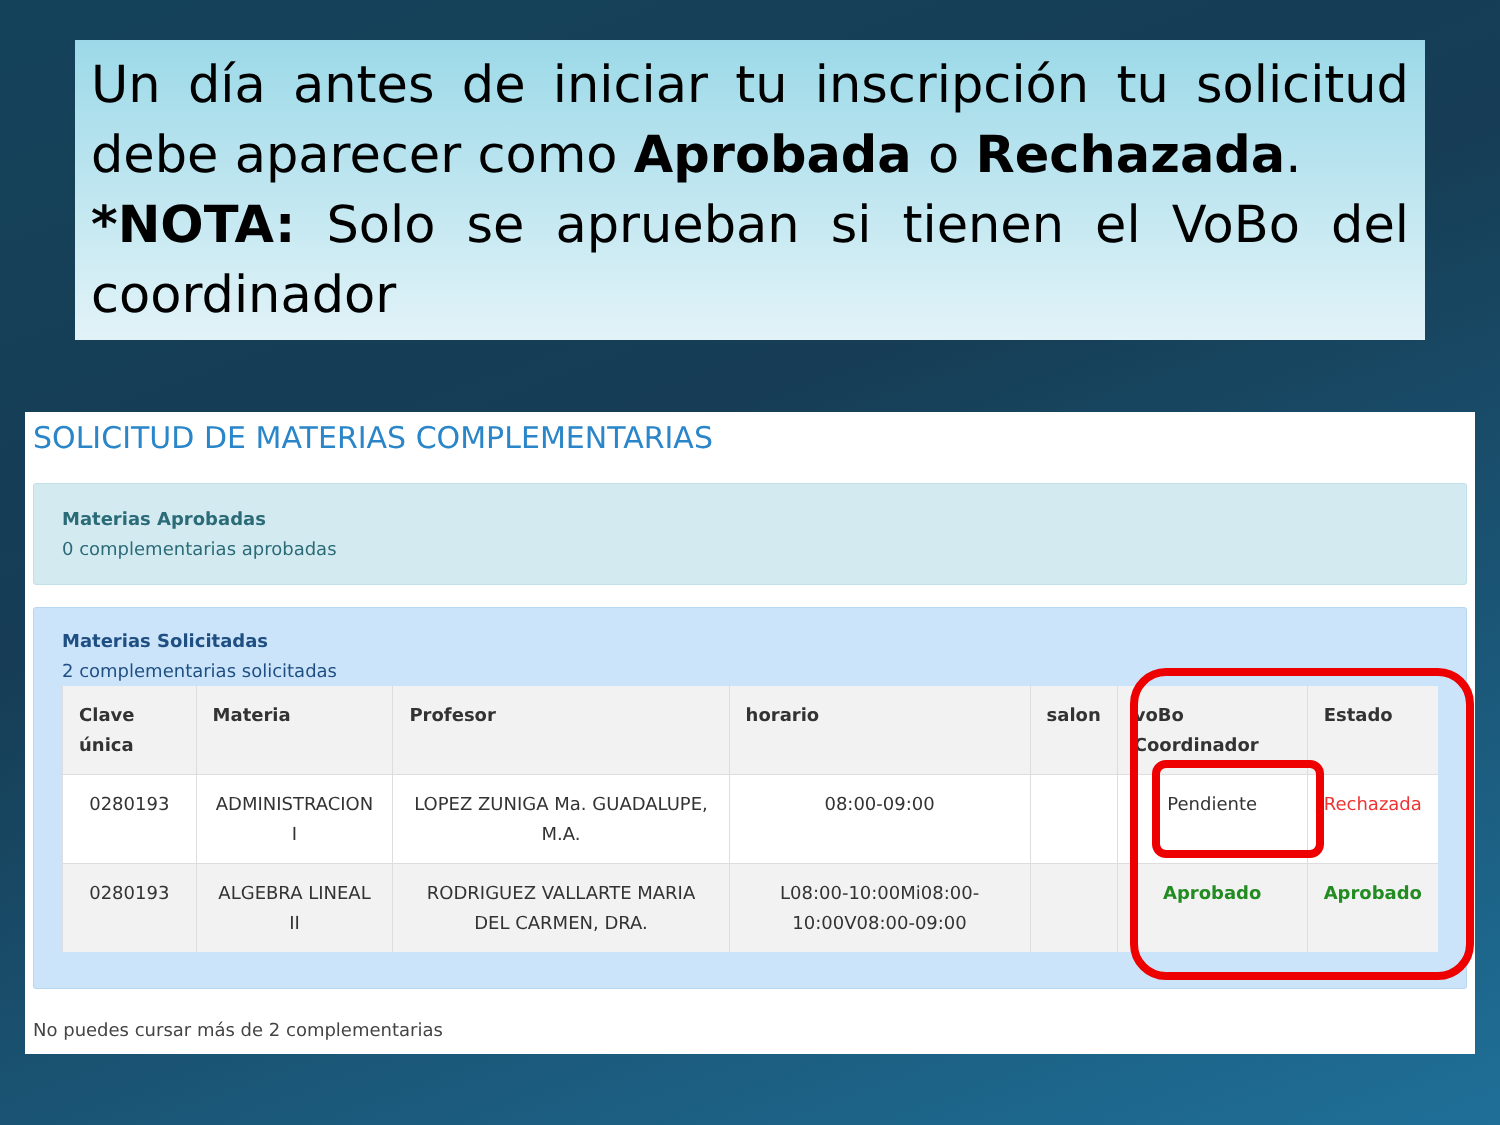Un día antes de iniciar tu inscripción tu solicitud debe aparecer como Aprobada o Rechazada.
*NOTA: Solo se aprueban si tienen el VoBo del coordinador
SOLICITUD DE MATERIAS COMPLEMENTARIAS
Materias Aprobadas
0 complementarias aprobadas
Materias Solicitadas
2 complementarias solicitadas
| Clave única | Materia | Profesor | horario | salon | voBo Coordinador | Estado |
| --- | --- | --- | --- | --- | --- | --- |
| 0280193 | ADMINISTRACION I | LOPEZ ZUNIGA Ma. GUADALUPE, M.A. | 08:00-09:00 | | Pendiente | Rechazada |
| 0280193 | ALGEBRA LINEAL II | RODRIGUEZ VALLARTE MARIA DEL CARMEN, DRA. | L08:00-10:00Mi08:00-10:00V08:00-09:00 | | Aprobado | Aprobado |
No puedes cursar más de 2 complementarias